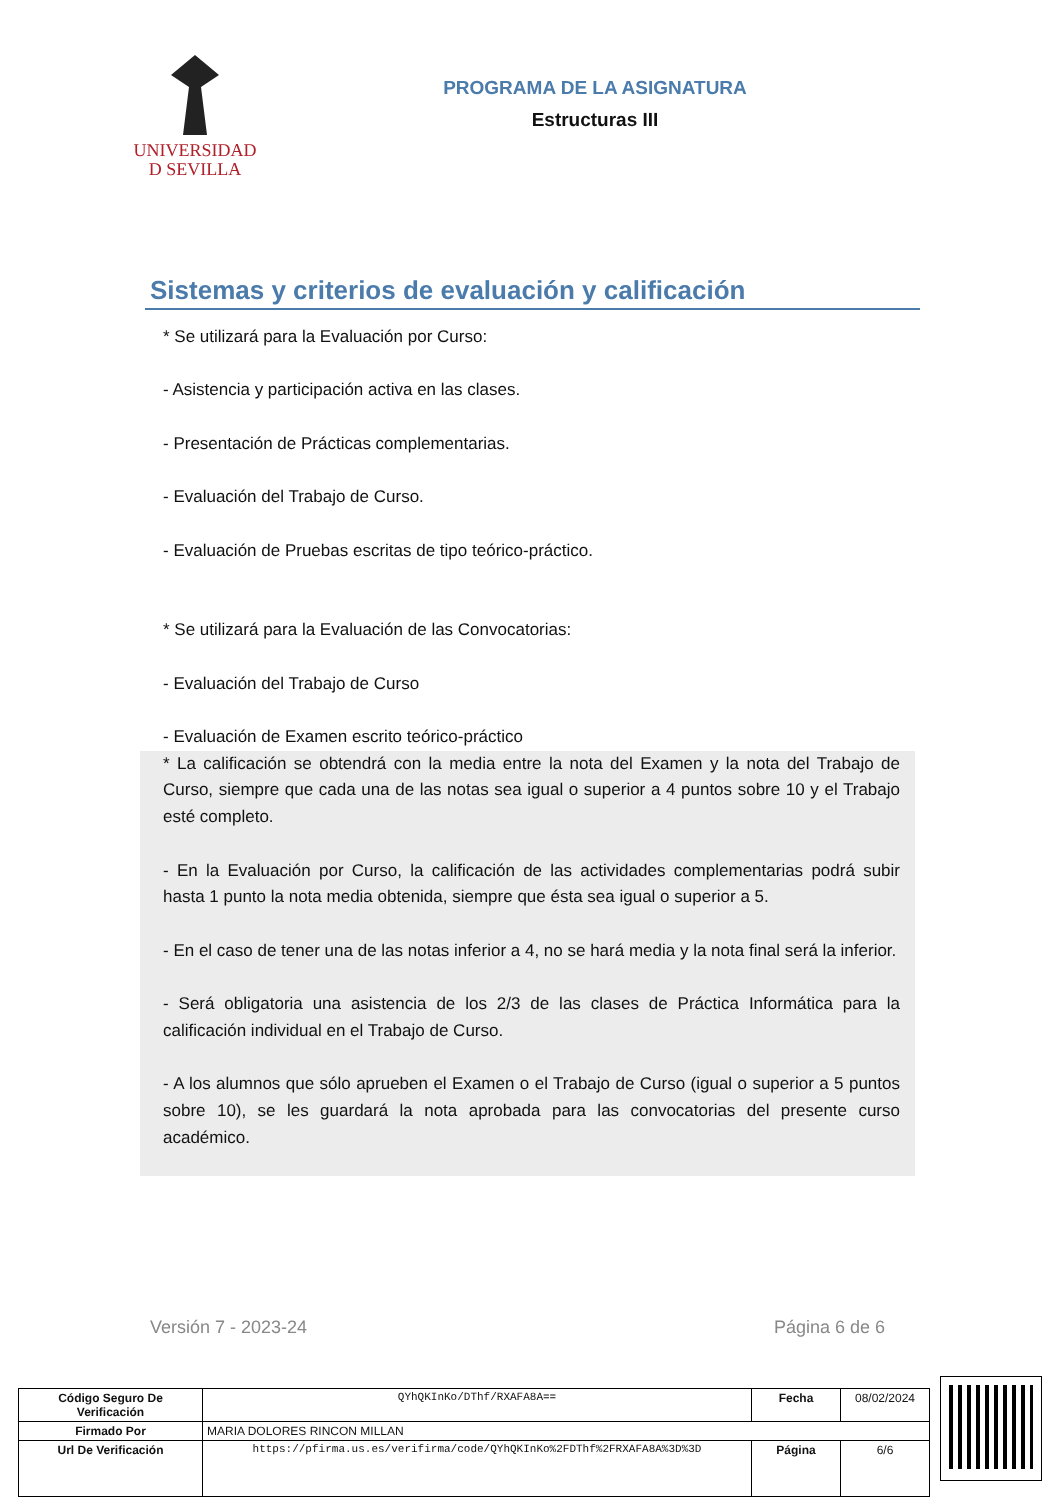UNIVERSIDAD
D SEVILLA
PROGRAMA DE LA ASIGNATURA
Estructuras III
Sistemas y criterios de evaluación y calificación
* Se utilizará para la Evaluación por Curso:
- Asistencia y participación activa en las clases.
- Presentación de Prácticas complementarias.
- Evaluación del Trabajo de Curso.
- Evaluación de Pruebas escritas de tipo teórico-práctico.
* Se utilizará para la Evaluación de las Convocatorias:
- Evaluación del Trabajo de Curso
- Evaluación de Examen escrito teórico-práctico
* La calificación se obtendrá con la media entre la nota del Examen y la nota del Trabajo de Curso, siempre que cada una de las notas sea igual o superior a 4 puntos sobre 10 y el Trabajo esté completo.
- En la Evaluación por Curso, la calificación de las actividades complementarias podrá subir hasta 1 punto la nota media obtenida, siempre que ésta sea igual o superior a 5.
- En el caso de tener una de las notas inferior a 4, no se hará media y la nota final será la inferior.
- Será obligatoria una asistencia de los 2/3 de las clases de Práctica Informática para la calificación individual en el Trabajo de Curso.
- A los alumnos que sólo aprueben el Examen o el Trabajo de Curso (igual o superior a 5 puntos sobre 10), se les guardará la nota aprobada para las convocatorias del presente curso académico.
Versión 7 - 2023-24 Página 6 de 6
| Código Seguro De Verificación | QYhQKInKo/DThf/RXAFA8A== | Fecha | 08/02/2024 |
| Firmado Por | MARIA DOLORES RINCON MILLAN | | |
| Url De Verificación | https://pfirma.us.es/verifirma/code/QYhQKInKo%2FDThf%2FRXAFA8A%3D%3D | Página | 6/6 |